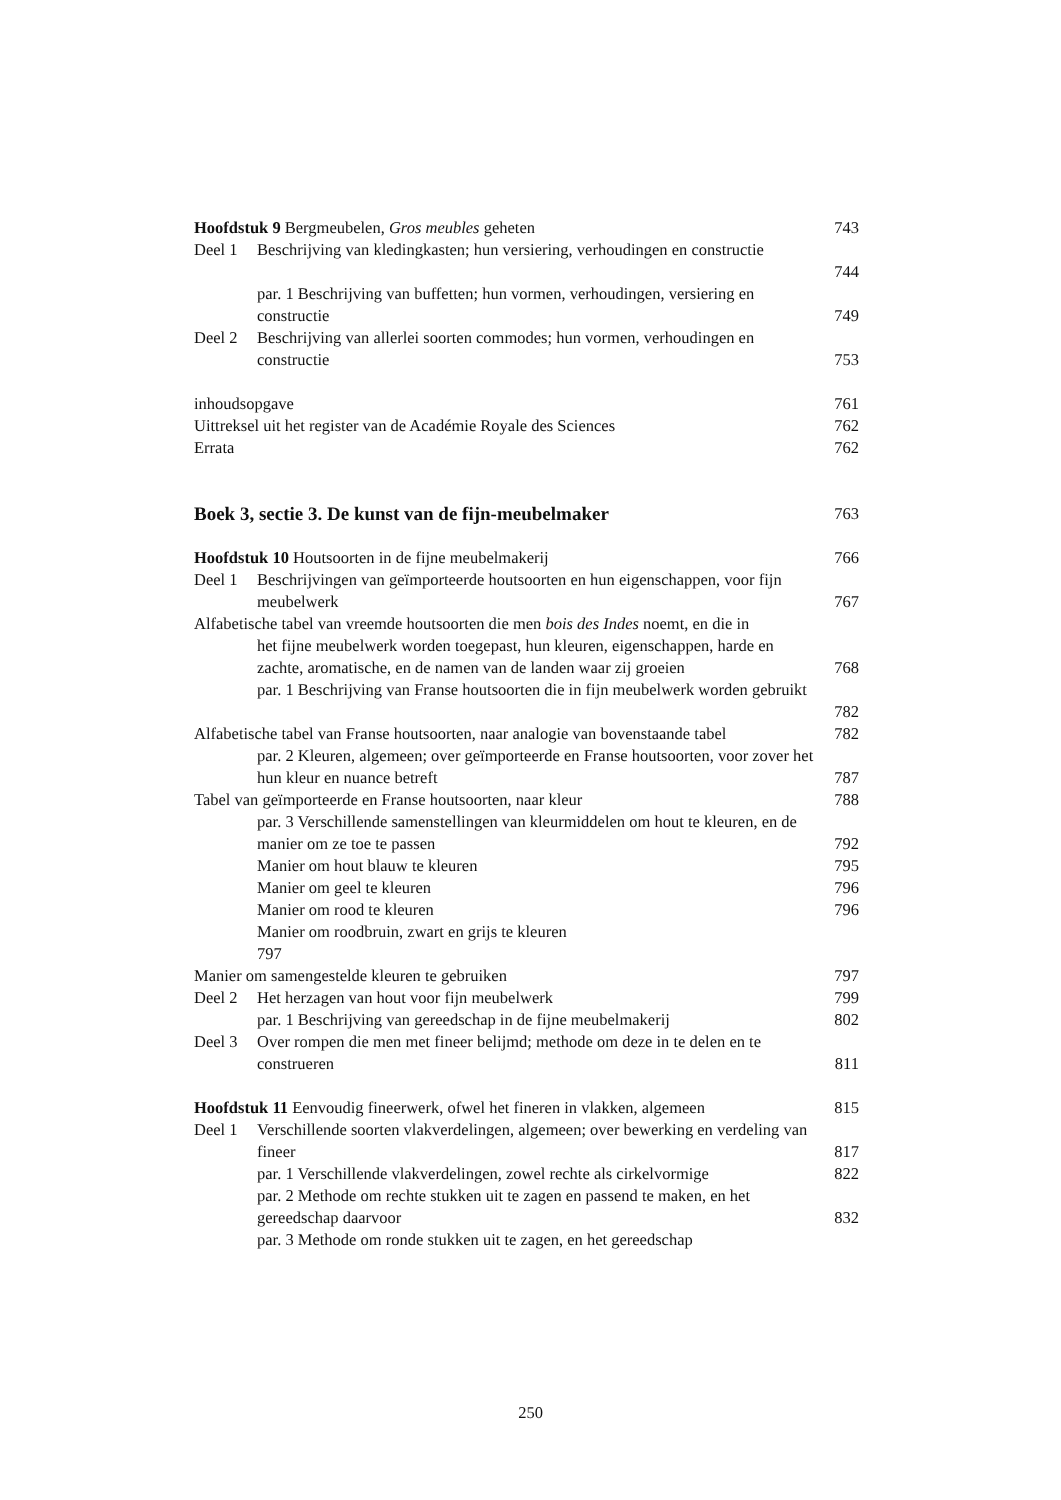Hoofdstuk 9 Bergmeubelen, Gros meubles geheten
743
Deel 1 Beschrijving van kledingkasten; hun versiering, verhoudingen en constructie
744
par. 1 Beschrijving van buffetten; hun vormen, verhoudingen, versiering en constructie
749
Deel 2 Beschrijving van allerlei soorten commodes; hun vormen, verhoudingen en constructie
753
inhoudsopgave 761
Uittreksel uit het register van de Académie Royale des Sciences
762
Errata 762
Boek 3, sectie 3. De kunst van de fijn-meubelmaker
763
Hoofdstuk 10 Houtsoorten in de fijne meubelmakerij
766
Deel 1 Beschrijvingen van geïmporteerde houtsoorten en hun eigenschappen, voor fijn meubelwerk
767
Alfabetische tabel van vreemde houtsoorten die men bois des Indes noemt, en die in
het fijne meubelwerk worden toegepast, hun kleuren, eigenschappen, harde en zachte, aromatische, en de namen van de landen waar zij groeien
768
par. 1 Beschrijving van Franse houtsoorten die in fijn meubelwerk worden gebruikt
782
Alfabetische tabel van Franse houtsoorten, naar analogie van bovenstaande tabel
782
par. 2 Kleuren, algemeen; over geïmporteerde en Franse houtsoorten, voor zover het hun kleur en nuance betreft
787
Tabel van geïmporteerde en Franse houtsoorten, naar kleur
788
par. 3 Verschillende samenstellingen van kleurmiddelen om hout te kleuren, en de manier om ze toe te passen
792
Manier om hout blauw te kleuren
795
Manier om geel te kleuren 796
Manier om rood te kleuren 796
Manier om roodbruin, zwart en grijs te kleuren
797
Manier om samengestelde kleuren te gebruiken
797
Deel 2 Het herzagen van hout voor fijn meubelwerk
799
par. 1 Beschrijving van gereedschap in de fijne meubelmakerij
802
Deel 3 Over rompen die men met fineer belijmd; methode om deze in te delen en te construeren
811
Hoofdstuk 11 Eenvoudig fineerwerk, ofwel het fineren in vlakken, algemeen
815
Deel 1 Verschillende soorten vlakverdelingen, algemeen; over bewerking en verdeling van fineer
817
par. 1 Verschillende vlakverdelingen, zowel rechte als cirkelvormige
822
par. 2 Methode om rechte stukken uit te zagen en passend te maken, en het gereedschap daarvoor
832
par. 3 Methode om ronde stukken uit te zagen, en het gereedschap
250